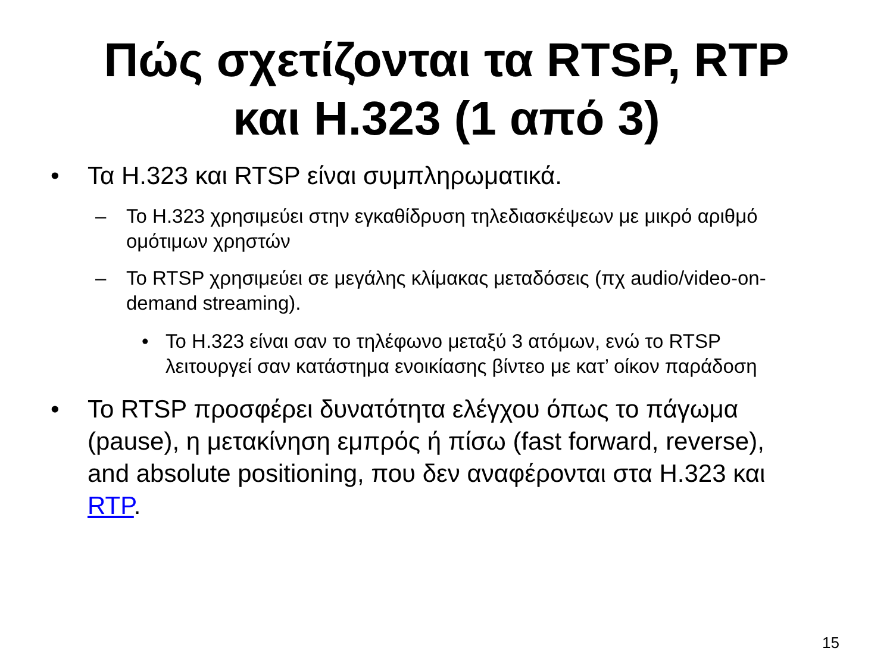Πώς σχετίζονται τα RTSP, RTP
και H.323 (1 από 3)
• Τα H.323 και RTSP είναι συμπληρωματικά.
– Το H.323 χρησιμεύει στην εγκαθίδρυση τηλεδιασκέψεων με μικρό αριθμό ομότιμων χρηστών
– Το RTSP χρησιμεύει σε μεγάλης κλίμακας μεταδόσεις (πχ audio/video-on-demand streaming).
• Το H.323 είναι σαν το τηλέφωνο μεταξύ 3 ατόμων, ενώ το RTSP λειτουργεί σαν κατάστημα ενοικίασης βίντεο με κατ’ οίκον παράδοση
• Το RTSP προσφέρει δυνατότητα ελέγχου όπως το πάγωμα (pause), η μετακίνηση εμπρός ή πίσω (fast forward, reverse), and absolute positioning, που δεν αναφέρονται στα H.323 και RTP.
15